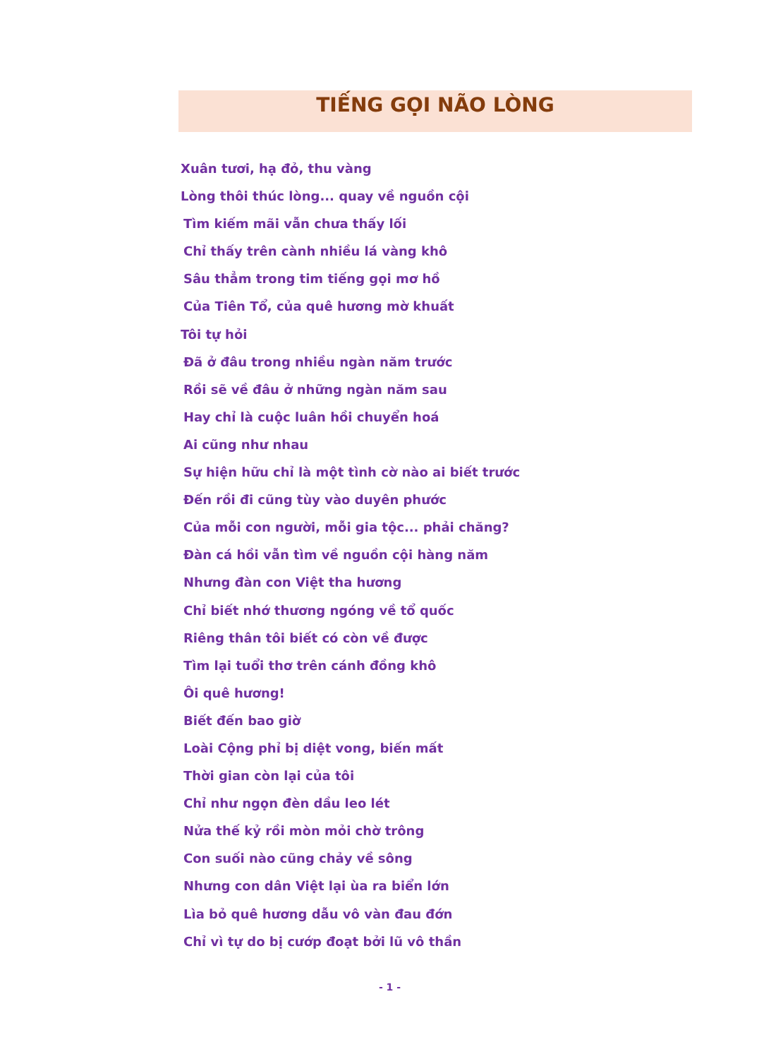TIẾNG GỌI NÃO LÒNG
Xuân tươi, hạ đỏ, thu vàng
Lòng thôi thúc lòng... quay về nguồn cội
Tìm kiếm mãi vẫn chưa thấy lối
Chỉ thấy trên cành nhiều lá vàng khô
Sâu thẳm trong tim tiếng gọi mơ hồ
Của Tiên Tổ, của quê hương mờ khuất
Tôi tự hỏi
Đã ở đâu trong nhiều ngàn năm trước
Rồi sẽ về đâu ở những ngàn năm sau
Hay chỉ là cuộc luân hồi chuyển hoá
Ai cũng như nhau
Sự hiện hữu chỉ là một tình cờ nào ai biết trước
Đến rồi đi cũng tùy vào duyên phước
Của mỗi con người, mỗi gia tộc... phải chăng?
Đàn cá hồi vẫn tìm về nguồn cội hàng năm
Nhưng đàn con Việt tha hương
Chỉ biết nhớ thương ngóng về tổ quốc
Riêng thân tôi biết có còn về được
Tìm lại tuổi thơ trên cánh đồng khô
Ôi quê hương!
Biết đến bao giờ
Loài Cộng phỉ bị diệt vong, biến mất
Thời gian còn lại của tôi
Chỉ như ngọn đèn dầu leo lét
Nửa thế kỷ rồi mòn mỏi chờ trông
Con suối nào cũng chảy về sông
Nhưng con dân Việt lại ùa ra biển lớn
Lìa bỏ quê hương dẫu vô vàn đau đớn
Chỉ vì tự do bị cướp đoạt bởi lũ vô thần
- 1 -